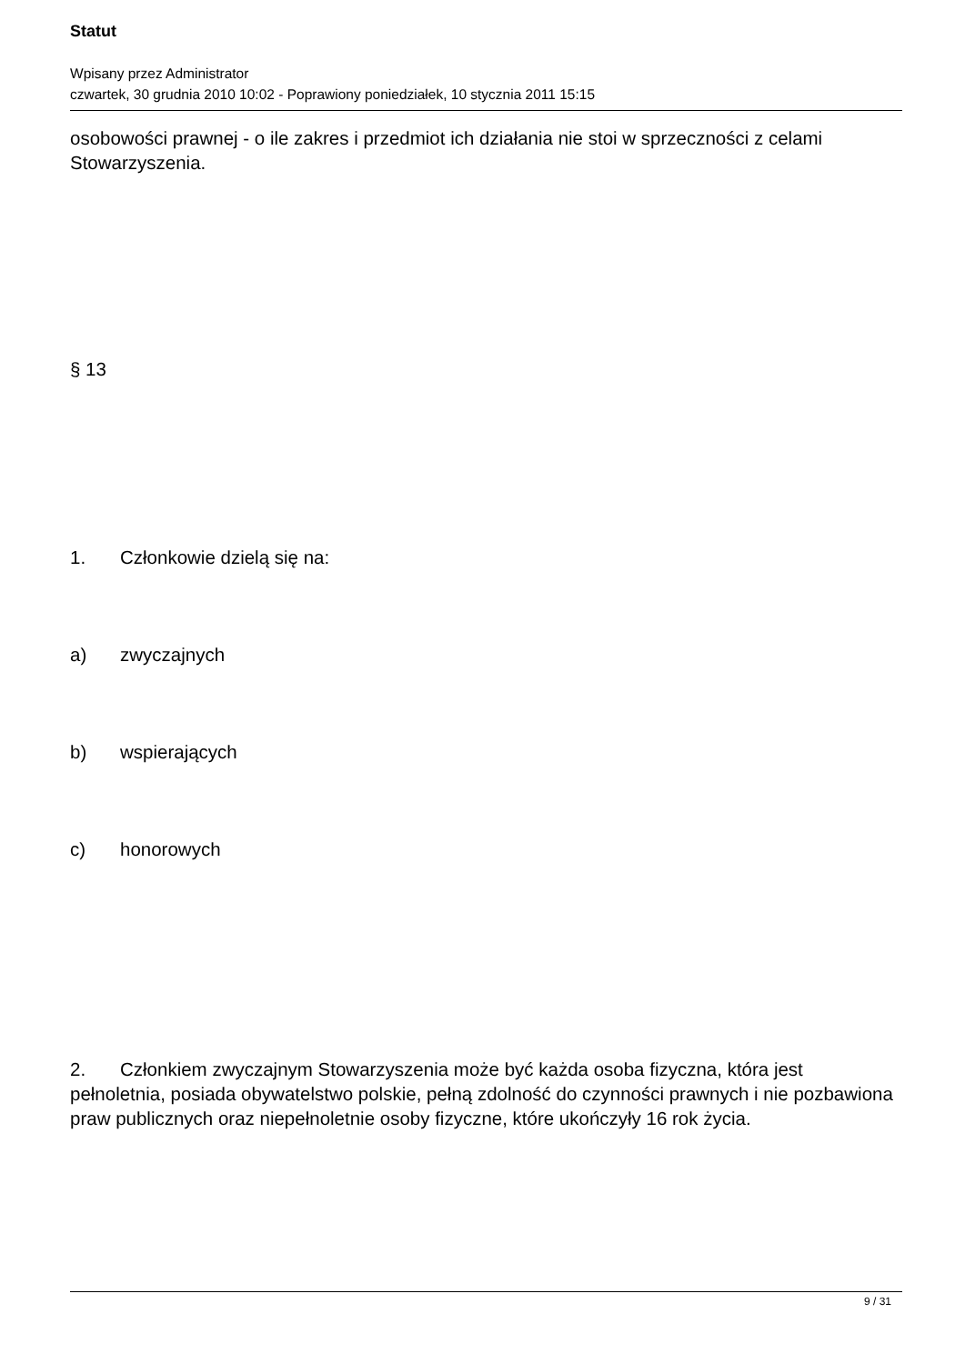Statut
Wpisany przez Administrator
czwartek, 30 grudnia 2010 10:02 - Poprawiony poniedziałek, 10 stycznia 2011 15:15
osobowości prawnej - o ile zakres i przedmiot ich działania nie stoi w sprzeczności z celami Stowarzyszenia.
§ 13
1. Członkowie dzielą się na:
a) zwyczajnych
b) wspierających
c) honorowych
2. Członkiem zwyczajnym Stowarzyszenia może być każda osoba fizyczna, która jest pełnoletnia, posiada obywatelstwo polskie, pełną zdolność do czynności prawnych i nie pozbawiona praw publicznych oraz niepełnoletnie osoby fizyczne, które ukończyły 16 rok życia.
9 / 31